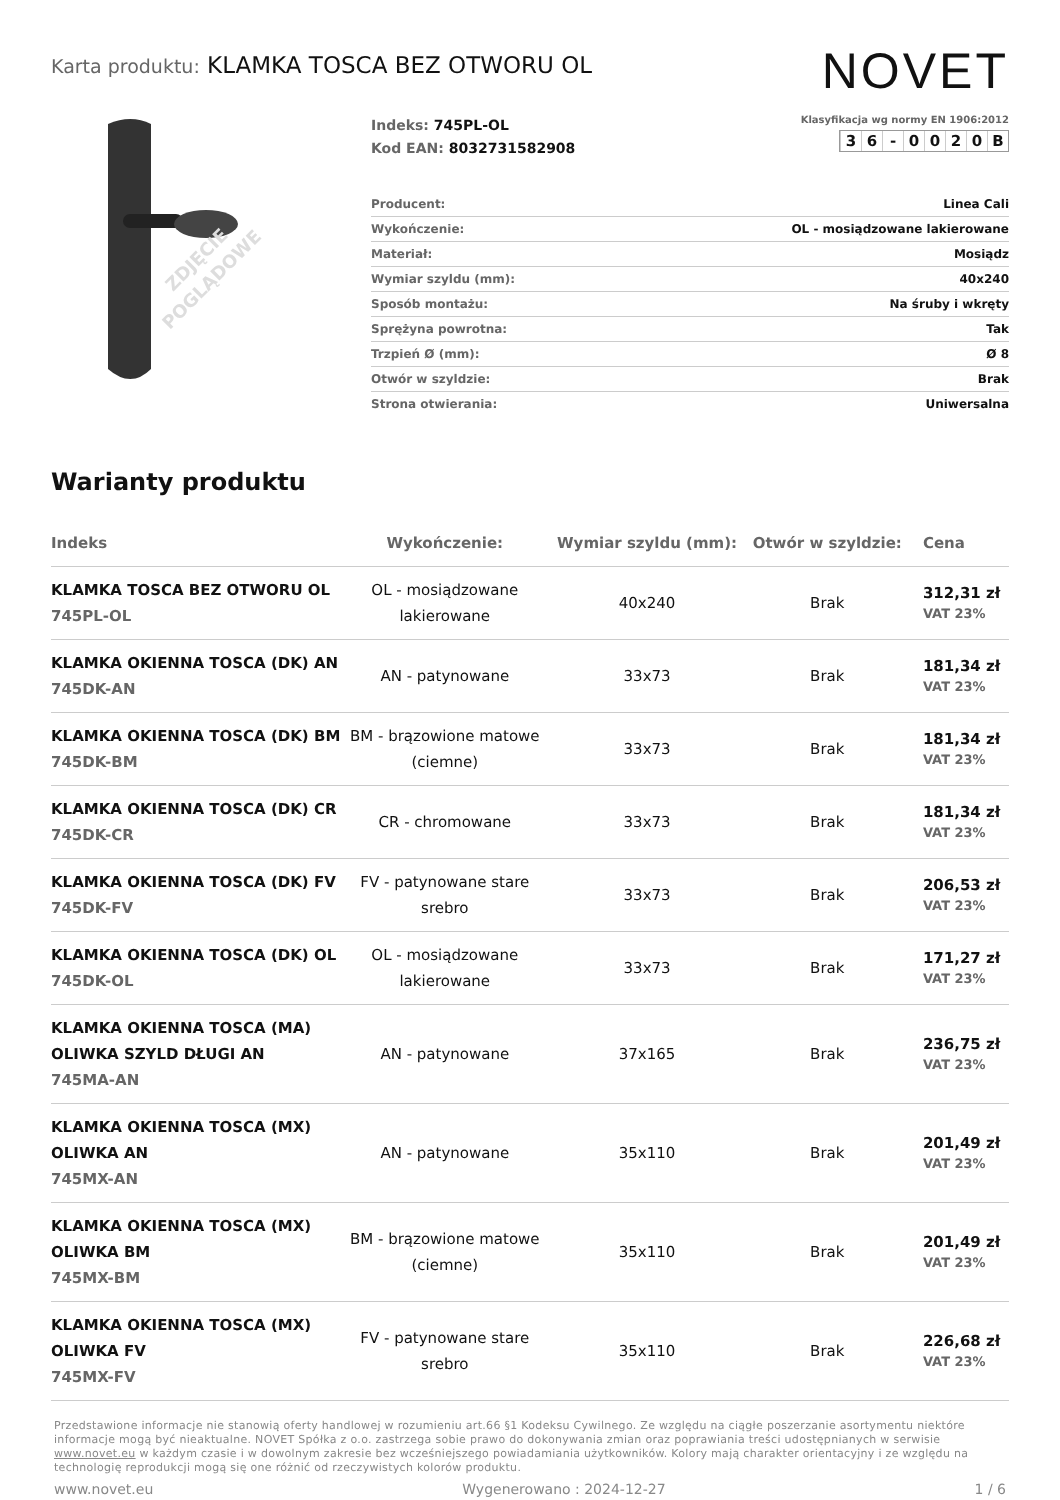Karta produktu: KLAMKA TOSCA BEZ OTWORU OL
NOVET
ZDJĘCIE
POGLĄDOWE
Indeks: 745PL-OL
Kod EAN: 8032731582908
Klasyfikacja wg normy EN 1906:2012
36 - 0020 B
| Producent: | Linea Cali |
| Wykończenie: | OL - mosiądzowane lakierowane |
| Materiał: | Mosiądz |
| Wymiar szyldu (mm): | 40x240 |
| Sposób montażu: | Na śruby i wkręty |
| Sprężyna powrotna: | Tak |
| Trzpień Ø (mm): | Ø 8 |
| Otwór w szyldzie: | Brak |
| Strona otwierania: | Uniwersalna |
Warianty produktu
| Indeks | Wykończenie: | Wymiar szyldu (mm): | Otwór w szyldzie: | Cena |
| --- | --- | --- | --- | --- |
| KLAMKA TOSCA BEZ OTWORU OL 745PL-OL | OL - mosiądzowane lakierowane | 40x240 | Brak | 312,31 zł VAT 23% |
| KLAMKA OKIENNA TOSCA (DK) AN 745DK-AN | AN - patynowane | 33x73 | Brak | 181,34 zł VAT 23% |
| KLAMKA OKIENNA TOSCA (DK) BM 745DK-BM | BM - brązowione matowe (ciemne) | 33x73 | Brak | 181,34 zł VAT 23% |
| KLAMKA OKIENNA TOSCA (DK) CR 745DK-CR | CR - chromowane | 33x73 | Brak | 181,34 zł VAT 23% |
| KLAMKA OKIENNA TOSCA (DK) FV 745DK-FV | FV - patynowane stare srebro | 33x73 | Brak | 206,53 zł VAT 23% |
| KLAMKA OKIENNA TOSCA (DK) OL 745DK-OL | OL - mosiądzowane lakierowane | 33x73 | Brak | 171,27 zł VAT 23% |
| KLAMKA OKIENNA TOSCA (MA) OLIWKA SZYLD DŁUGI AN 745MA-AN | AN - patynowane | 37x165 | Brak | 236,75 zł VAT 23% |
| KLAMKA OKIENNA TOSCA (MX) OLIWKA AN 745MX-AN | AN - patynowane | 35x110 | Brak | 201,49 zł VAT 23% |
| KLAMKA OKIENNA TOSCA (MX) OLIWKA BM 745MX-BM | BM - brązowione matowe (ciemne) | 35x110 | Brak | 201,49 zł VAT 23% |
| KLAMKA OKIENNA TOSCA (MX) OLIWKA FV 745MX-FV | FV - patynowane stare srebro | 35x110 | Brak | 226,68 zł VAT 23% |
Przedstawione informacje nie stanowią oferty handlowej w rozumieniu art.66 §1 Kodeksu Cywilnego. Ze względu na ciągłe poszerzanie asortymentu niektóre informacje mogą być nieaktualne. NOVET Spółka z o.o. zastrzega sobie prawo do dokonywania zmian oraz poprawiania treści udostępnianych w serwisie www.novet.eu w każdym czasie i w dowolnym zakresie bez wcześniejszego powiadamiania użytkowników. Kolory mają charakter orientacyjny i ze względu na technologię reprodukcji mogą się one różnić od rzeczywistych kolorów produktu.
www.novet.eu Wygenerowano : 2024-12-27 1 / 6